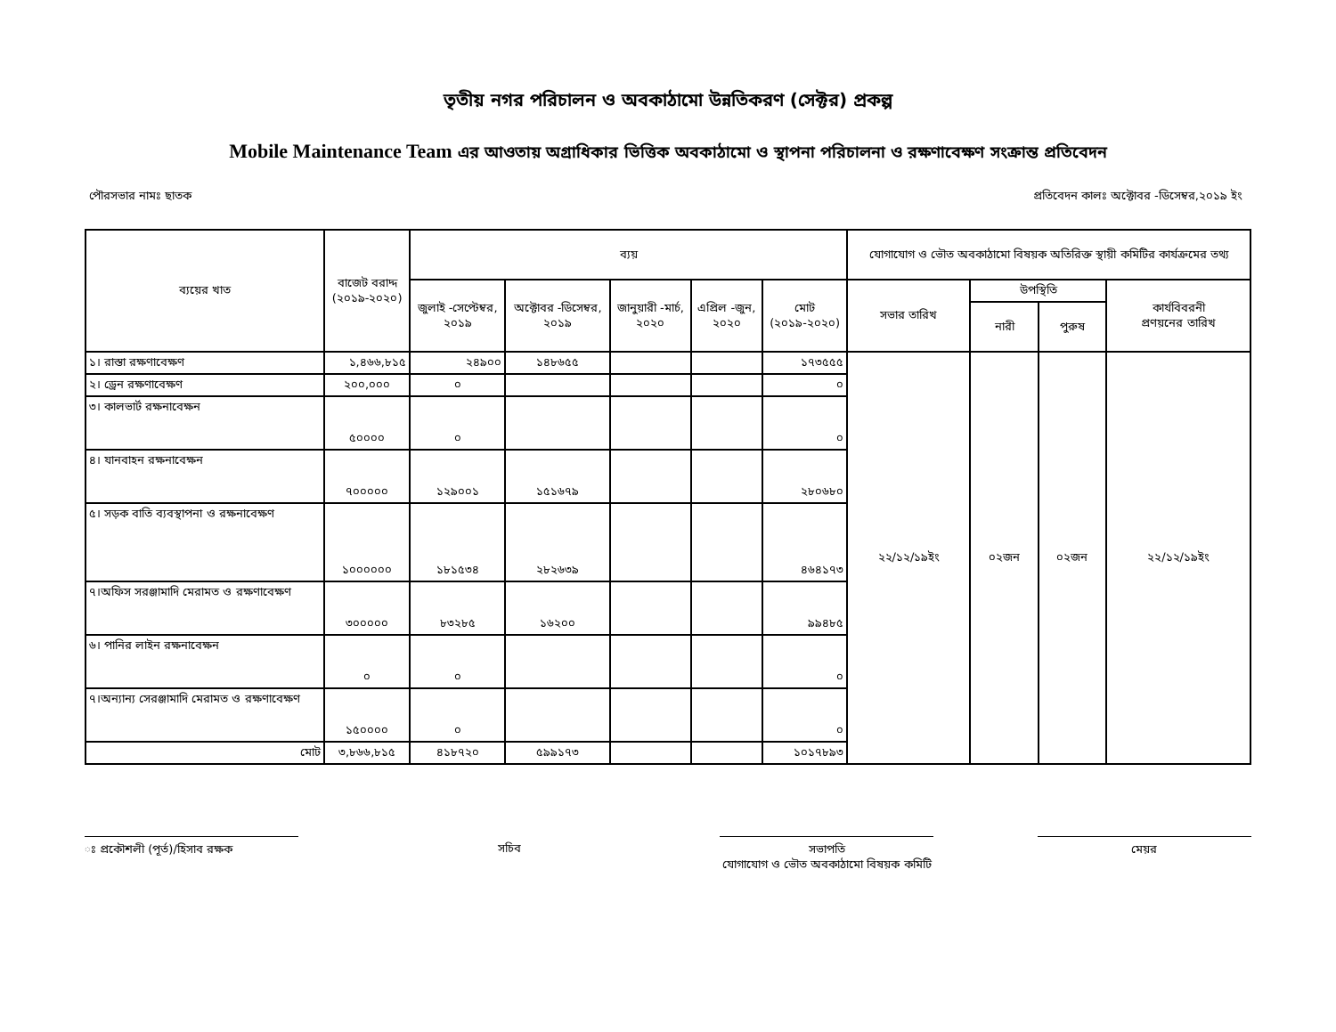তৃতীয় নগর পরিচালন ও অবকাঠামো উন্নতিকরণ (সেক্টর) প্রকল্প
Mobile Maintenance Team এর আওতায় অগ্রাধিকার ভিত্তিক অবকাঠামো ও স্থাপনা পরিচালনা ও রক্ষণাবেক্ষণ সংক্রান্ত প্রতিবেদন
পৌরসভার নামঃ ছাতক প্রতিবেদন কালঃ অক্টোবর -ডিসেম্বর,২০১৯ ইং
| ব্যয়ের খাত | বাজেট বরাদ্দ (২০১৯-২০২০) | ব্যয় | | | | | যোগাযোগ ও ভৌত অবকাঠামো বিষয়ক অতিরিক্ত স্থায়ী কমিটির কার্যক্রমের তথ্য | | | |
| --- | --- | --- | --- | --- | --- | --- | --- | --- | --- | --- |
| | | জুলাই -সেপ্টেম্বর, ২০১৯ | অক্টোবর -ডিসেম্বর, ২০১৯ | জানুয়ারী -মার্চ, ২০২০ | এপ্রিল -জুন, ২০২০ | মোট (২০১৯-২০২০) | সভার তারিখ | উপস্থিতি | | কার্যবিবরনী প্রণয়নের তারিখ |
| | | | | | | | | নারী | পুরুষ | |
| ১। রাস্তা রক্ষণাবেক্ষণ | ১,৪৬৬,৮১৫ | ২৪৯০০ | ১৪৮৬৫৫ | | | ১৭৩৫৫৫ | ২২/১২/১৯ইং | ০২জন | ০২জন | ২২/১২/১৯ইং |
| ২। ড্রেন রক্ষণাবেক্ষণ | ২০০,০০০ | ০ | | | | ০ | | | | |
| ৩। কালভার্ট রক্ষনাবেক্ষন | ৫০০০০ | ০ | | | | ০ | | | | |
| ৪। যানবাহন রক্ষনাবেক্ষন | ৭০০০০০ | ১২৯০০১ | ১৫১৬৭৯ | | | ২৮০৬৮০ | | | | |
| ৫। সড়ক বাতি ব্যবস্থাপনা ও রক্ষনাবেক্ষণ | ১০০০০০০ | ১৮১৫৩৪ | ২৮২৬৩৯ | | | ৪৬৪১৭৩ | | | | |
| ৭।অফিস সরঞ্জামাদি মেরামত ও রক্ষণাবেক্ষণ | ৩০০০০০ | ৮৩২৮৫ | ১৬২০০ | | | ৯৯৪৮৫ | | | | |
| ৬। পানির লাইন রক্ষনাবেক্ষন | ০ | ০ | | | | ০ | | | | |
| ৭।অন্যান্য সেরঞ্জামাদি মেরামত ও রক্ষণাবেক্ষণ | ১৫০০০০ | ০ | | | | ০ | | | | |
| মোট | ৩,৮৬৬,৮১৫ | ৪১৮৭২০ | ৫৯৯১৭৩ | | | ১০১৭৮৯৩ | | | | |
ঃ প্রকৌশলী (পূর্ত)/হিসাব রক্ষক সচিব সভাপতি
যোগাযোগ ও ভৌত অবকাঠামো বিষয়ক কমিটি
মেয়র